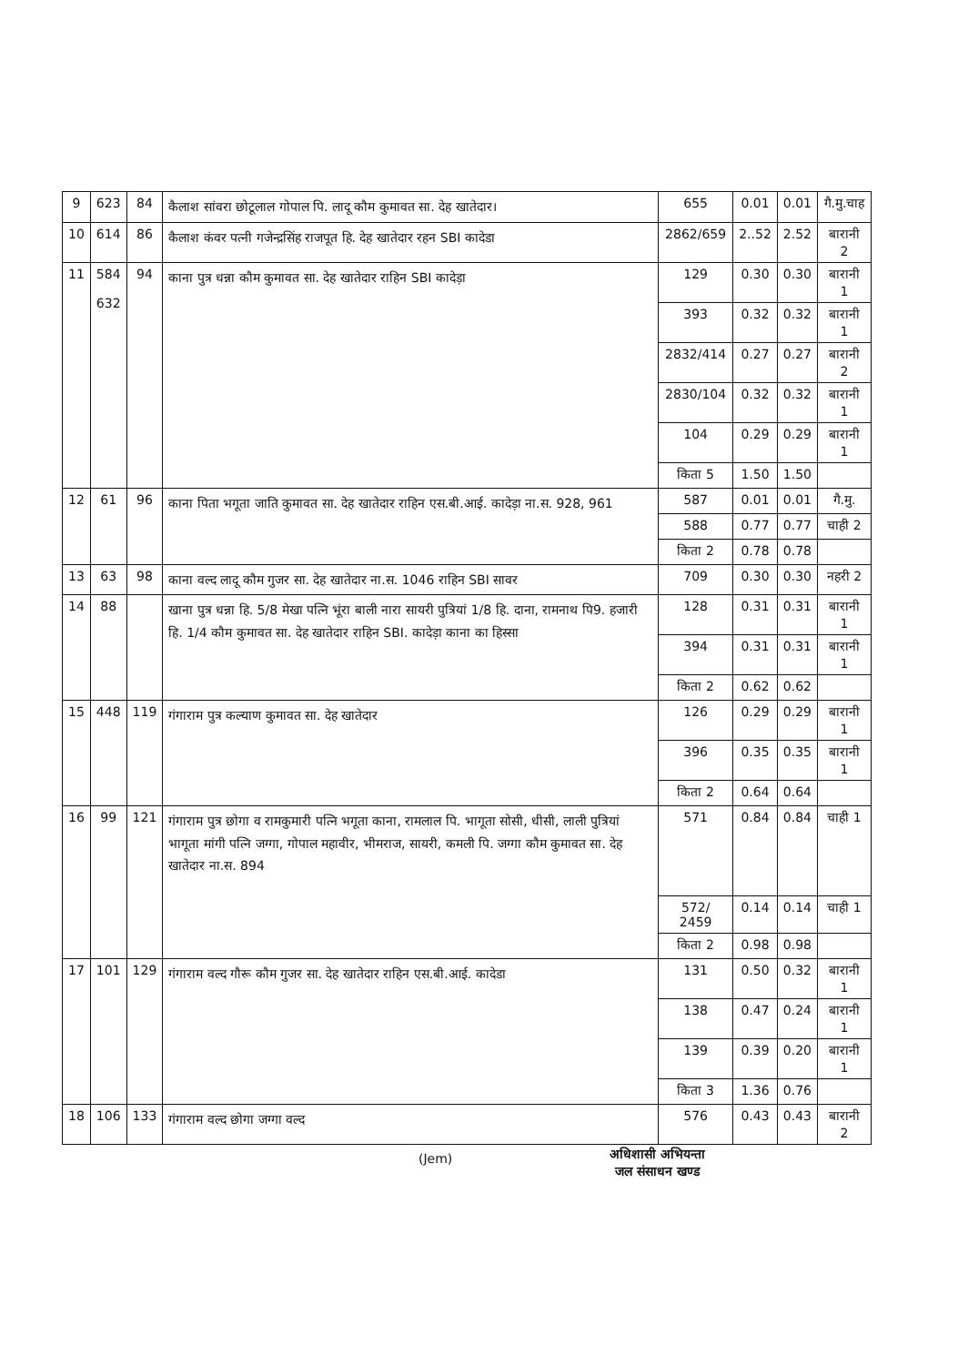| 9 | 623 | 84 | कैलाश सांवरा छोटूलाल गोपाल पि. लादू कौम कुमावत सा. देह खातेदार। | 655 | 0.01 | 0.01 | गै.मु.चाह |
| 10 | 614 | 86 | कैलाश कंवर पत्नी गजेन्द्रसिंह राजपूत हि. देह खातेदार रहन SBI कादेडा | 2862/659 | 2..52 | 2.52 | बारानी 2 |
| 11 | 584 632 | 94 | काना पुत्र धन्ना कौम कुमावत सा. देह खातेदार राहिन SBI कादेड़ा | 129 | 0.30 | 0.30 | बारानी 1 |
| | | | | 393 | 0.32 | 0.32 | बारानी 1 |
| | | | | 2832/414 | 0.27 | 0.27 | बारानी 2 |
| | | | | 2830/104 | 0.32 | 0.32 | बारानी 1 |
| | | | | 104 | 0.29 | 0.29 | बारानी 1 |
| | | | | किता 5 | 1.50 | 1.50 | |
| 12 | 61 | 96 | काना पिता भगूता जाति कुमावत सा. देह खातेदार राहिन एस.बी.आई. कादेड़ा ना.स. 928, 961 | 587 | 0.01 | 0.01 | गै.मु. |
| | | | | 588 | 0.77 | 0.77 | चाही 2 |
| | | | | किता 2 | 0.78 | 0.78 | |
| 13 | 63 | 98 | काना वल्द लादू कौम गुजर सा. देह खातेदार ना.स. 1046 राहिन SBI सावर | 709 | 0.30 | 0.30 | नहरी 2 |
| 14 | 88 | | खाना पुत्र धन्ना हि. 5/8 मेखा पत्नि भूंरा बाली नारा सायरी पुत्रियां 1/8 हि. दाना, रामनाथ पि9. हजारी हि. 1/4 कौम कुमावत सा. देह खातेदार राहिन SBI. कादेड़ा काना का हिस्सा | 128 | 0.31 | 0.31 | बारानी 1 |
| | | | | 394 | 0.31 | 0.31 | बारानी 1 |
| | | | | किता 2 | 0.62 | 0.62 | |
| 15 | 448 | 119 | गंगाराम पुत्र कल्याण कुमावत सा. देह खातेदार | 126 | 0.29 | 0.29 | बारानी 1 |
| | | | | 396 | 0.35 | 0.35 | बारानी 1 |
| | | | | किता 2 | 0.64 | 0.64 | |
| 16 | 99 | 121 | गंगाराम पुत्र छोगा व रामकुमारी पत्नि भगूता काना, रामलाल पि. भागूता सोसी, धीसी, लाली पुत्रियां भागूता मांगी पत्नि जग्गा, गोपाल महावीर, भीमराज, सायरी, कमली पि. जग्गा कौम कुमावत सा. देह खातेदार ना.स. 894 | 571 | 0.84 | 0.84 | चाही 1 |
| | | | | 572/ 2459 | 0.14 | 0.14 | चाही 1 |
| | | | | किता 2 | 0.98 | 0.98 | |
| 17 | 101 | 129 | गंगाराम वल्द गौरू कौम गुजर सा. देह खातेदार राहिन एस.बी.आई. कादेडा | 131 | 0.50 | 0.32 | बारानी 1 |
| | | | | 138 | 0.47 | 0.24 | बारानी 1 |
| | | | | 139 | 0.39 | 0.20 | बारानी 1 |
| | | | | किता 3 | 1.36 | 0.76 | |
| 18 | 106 | 133 | गंगाराम वल्द छोगा जग्गा वल्द | 576 | 0.43 | 0.43 | बारानी 2 |
(Jem)
अधिशासी अभियन्ता
जल संसाधन खण्ड